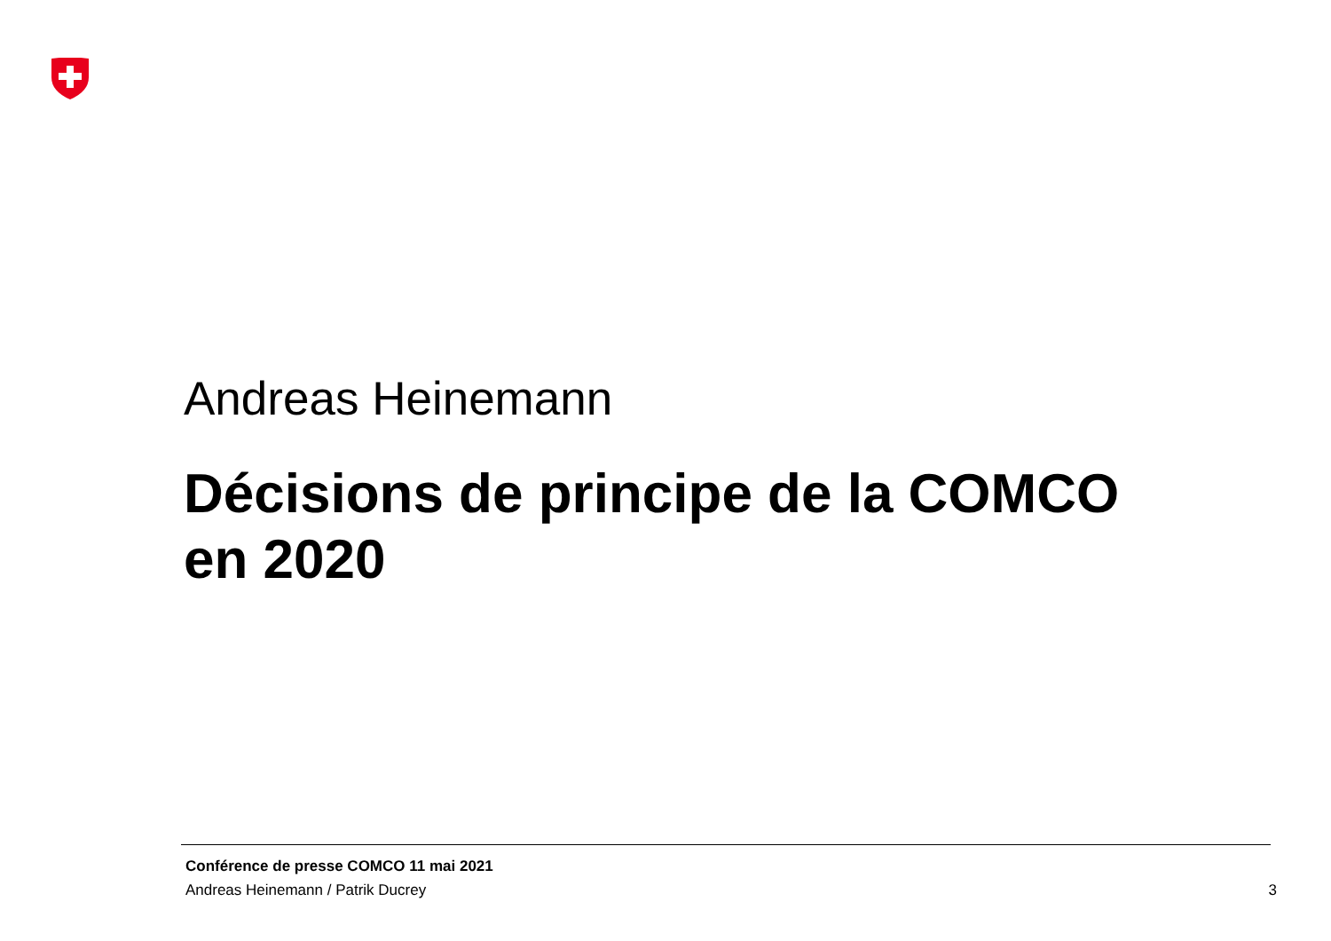Andreas Heinemann
Décisions de principe de la COMCO
en 2020
Conférence de presse COMCO 11 mai 2021
Andreas Heinemann / Patrik Ducrey
3